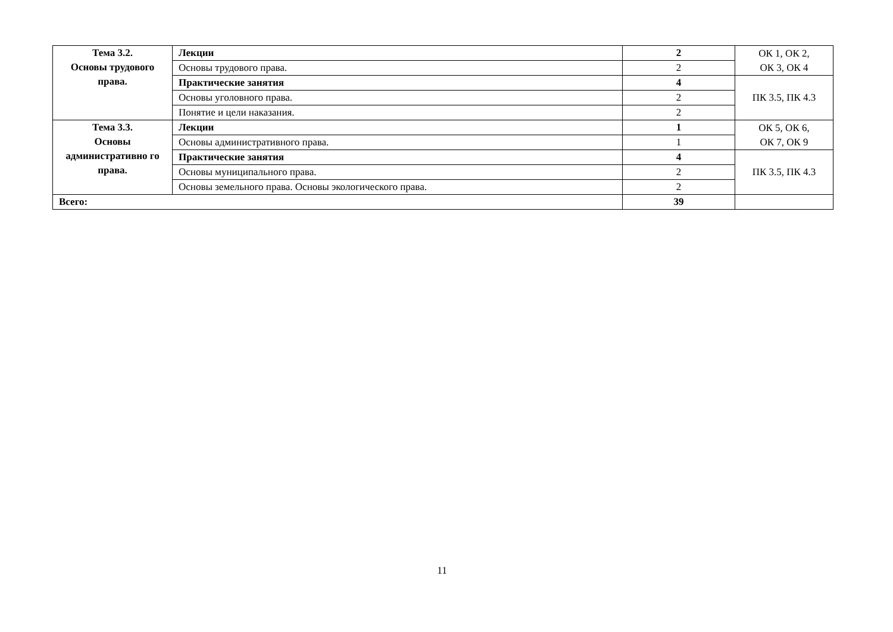| Тема 3.2. Основы трудового права. | Лекции | 2 | ОК 1, ОК 2, ОК 3, ОК 4 |
| | Основы трудового права. | 2 | |
| | Практические занятия | 4 | ПК 3.5, ПК 4.3 |
| | Основы уголовного права. | 2 | |
| | Понятие и цели наказания. | 2 | |
| Тема 3.3. Основы административно го права. | Лекции | 1 | ОК 5, ОК 6, ОК 7, ОК 9 |
| | Основы административного права. | 1 | |
| | Практические занятия | 4 | ПК 3.5, ПК 4.3 |
| | Основы муниципального права. | 2 | |
| | Основы земельного права. Основы экологического права. | 2 | |
| Всего: | | 39 | |
11